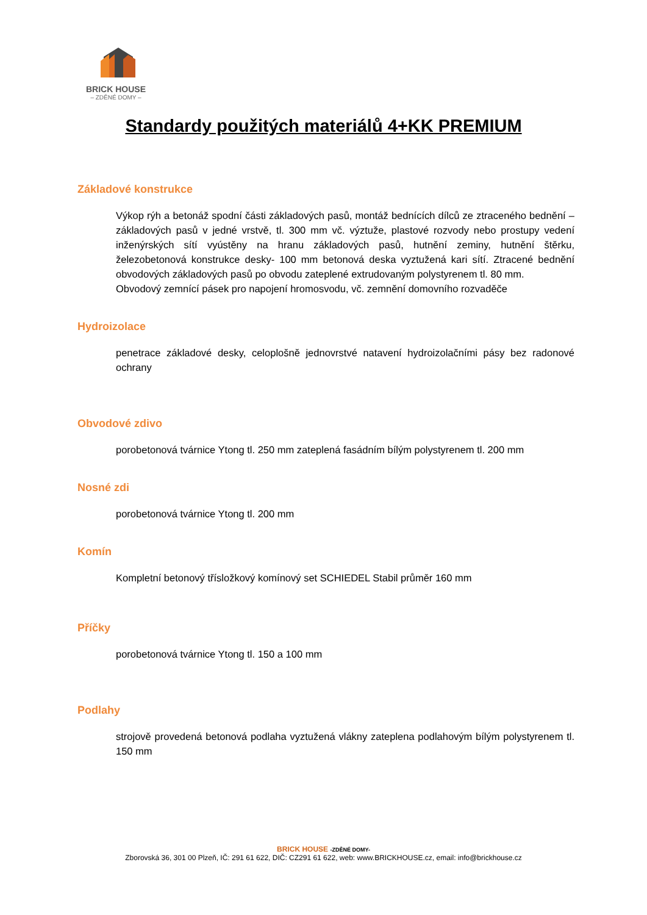BRICK HOUSE
– ZDĚNÉ DOMY –
Standardy použitých materiálů 4+KK PREMIUM
Základové konstrukce
Výkop rýh a betonáž spodní části základových pasů, montáž bednících dílců ze ztraceného bednění – základových pasů v jedné vrstvě, tl. 300 mm vč. výztuže, plastové rozvody nebo prostupy vedení inženýrských sítí vyústěny na hranu základových pasů, hutnění zeminy, hutnění štěrku, železobetonová konstrukce desky- 100 mm betonová deska vyztužená kari sítí. Ztracené bednění obvodových základových pasů po obvodu zateplené extrudovaným polystyrenem tl. 80 mm.
Obvodový zemnící pásek pro napojení hromosvodu, vč. zemnění domovního rozvaděče
Hydroizolace
penetrace základové desky, celoplošně jednovrstvé natavení hydroizolačními pásy bez radonové ochrany
Obvodové zdivo
porobetonová tvárnice Ytong tl. 250 mm zateplená fasádním bílým polystyrenem tl. 200 mm
Nosné zdi
porobetonová tvárnice Ytong tl. 200 mm
Komín
Kompletní betonový třísložkový komínový set SCHIEDEL Stabil průměr 160 mm
Příčky
porobetonová tvárnice Ytong tl. 150 a 100 mm
Podlahy
strojově provedená betonová podlaha vyztužená vlákny zateplena podlahovým bílým polystyrenem tl. 150 mm
BRICK HOUSE -ZDĚNÉ DOMY-
Zborovská 36, 301 00 Plzeň, IČ: 291 61 622, DIČ: CZ291 61 622, web: www.BRICKHOUSE.cz, email: info@brickhouse.cz